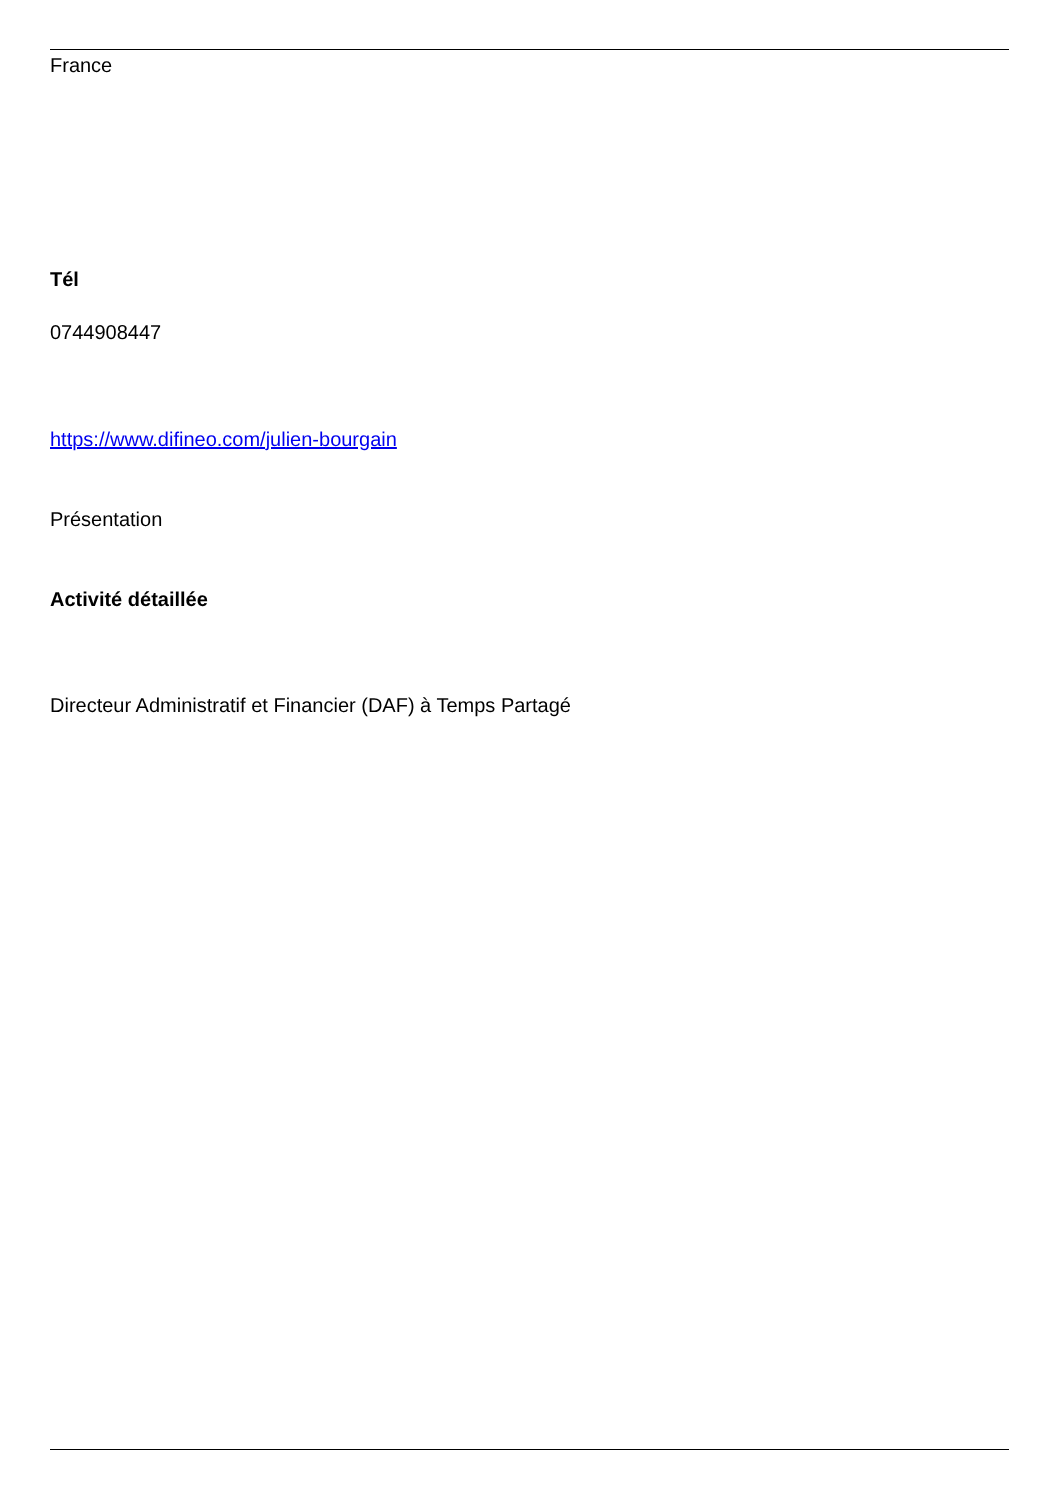France
Tél
0744908447
https://www.difineo.com/julien-bourgain
Présentation
Activité détaillée
Directeur Administratif et Financier (DAF) à Temps Partagé